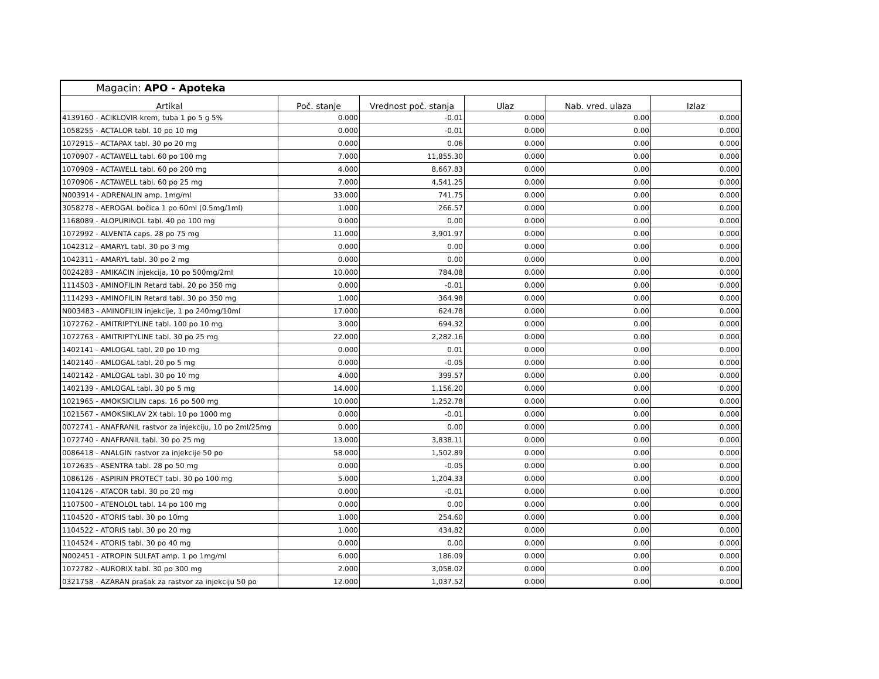Magacin: APO - Apoteka
| Artikal | Poč. stanje | Vrednost poč. stanja | Ulaz | Nab. vred. ulaza | Izlaz |
| --- | --- | --- | --- | --- | --- |
| 4139160 - ACIKLOVIR krem, tuba 1 po 5 g 5% | 0.000 | -0.01 | 0.000 | 0.00 | 0.000 |
| 1058255 - ACTALOR tabl. 10 po 10 mg | 0.000 | -0.01 | 0.000 | 0.00 | 0.000 |
| 1072915 - ACTAPAX tabl. 30 po 20 mg | 0.000 | 0.06 | 0.000 | 0.00 | 0.000 |
| 1070907 - ACTAWELL tabl. 60 po 100 mg | 7.000 | 11,855.30 | 0.000 | 0.00 | 0.000 |
| 1070909 - ACTAWELL tabl. 60 po 200 mg | 4.000 | 8,667.83 | 0.000 | 0.00 | 0.000 |
| 1070906 - ACTAWELL tabl. 60 po 25 mg | 7.000 | 4,541.25 | 0.000 | 0.00 | 0.000 |
| N003914 - ADRENALIN amp. 1mg/ml | 33.000 | 741.75 | 0.000 | 0.00 | 0.000 |
| 3058278 - AEROGAL bočica 1 po 60ml (0.5mg/1ml) | 1.000 | 266.57 | 0.000 | 0.00 | 0.000 |
| 1168089 - ALOPURINOL tabl. 40 po 100 mg | 0.000 | 0.00 | 0.000 | 0.00 | 0.000 |
| 1072992 - ALVENTA caps. 28 po 75 mg | 11.000 | 3,901.97 | 0.000 | 0.00 | 0.000 |
| 1042312 - AMARYL tabl. 30 po 3 mg | 0.000 | 0.00 | 0.000 | 0.00 | 0.000 |
| 1042311 - AMARYL tabl. 30 po 2 mg | 0.000 | 0.00 | 0.000 | 0.00 | 0.000 |
| 0024283 - AMIKACIN injekcija, 10 po 500mg/2ml | 10.000 | 784.08 | 0.000 | 0.00 | 0.000 |
| 1114503 - AMINOFILIN Retard tabl. 20 po 350 mg | 0.000 | -0.01 | 0.000 | 0.00 | 0.000 |
| 1114293 - AMINOFILIN Retard tabl. 30 po 350 mg | 1.000 | 364.98 | 0.000 | 0.00 | 0.000 |
| N003483 - AMINOFILIN injekcije, 1 po 240mg/10ml | 17.000 | 624.78 | 0.000 | 0.00 | 0.000 |
| 1072762 - AMITRIPTYLINE tabl. 100 po 10 mg | 3.000 | 694.32 | 0.000 | 0.00 | 0.000 |
| 1072763 - AMITRIPTYLINE tabl. 30 po 25 mg | 22.000 | 2,282.16 | 0.000 | 0.00 | 0.000 |
| 1402141 - AMLOGAL tabl. 20 po 10 mg | 0.000 | 0.01 | 0.000 | 0.00 | 0.000 |
| 1402140 - AMLOGAL tabl. 20 po 5 mg | 0.000 | -0.05 | 0.000 | 0.00 | 0.000 |
| 1402142 - AMLOGAL tabl. 30 po 10 mg | 4.000 | 399.57 | 0.000 | 0.00 | 0.000 |
| 1402139 - AMLOGAL tabl. 30 po 5 mg | 14.000 | 1,156.20 | 0.000 | 0.00 | 0.000 |
| 1021965 - AMOKSICILIN caps. 16 po 500 mg | 10.000 | 1,252.78 | 0.000 | 0.00 | 0.000 |
| 1021567 - AMOKSIKLAV 2X tabl. 10 po 1000 mg | 0.000 | -0.01 | 0.000 | 0.00 | 0.000 |
| 0072741 - ANAFRANIL rastvor za injekciju, 10 po 2ml/25mg | 0.000 | 0.00 | 0.000 | 0.00 | 0.000 |
| 1072740 - ANAFRANIL tabl. 30 po 25 mg | 13.000 | 3,838.11 | 0.000 | 0.00 | 0.000 |
| 0086418 - ANALGIN rastvor za injekcije 50 po | 58.000 | 1,502.89 | 0.000 | 0.00 | 0.000 |
| 1072635 - ASENTRA tabl. 28 po 50 mg | 0.000 | -0.05 | 0.000 | 0.00 | 0.000 |
| 1086126 - ASPIRIN PROTECT tabl. 30 po 100 mg | 5.000 | 1,204.33 | 0.000 | 0.00 | 0.000 |
| 1104126 - ATACOR tabl. 30 po 20 mg | 0.000 | -0.01 | 0.000 | 0.00 | 0.000 |
| 1107500 - ATENOLOL tabl. 14 po 100 mg | 0.000 | 0.00 | 0.000 | 0.00 | 0.000 |
| 1104520 - ATORIS tabl. 30 po 10mg | 1.000 | 254.60 | 0.000 | 0.00 | 0.000 |
| 1104522 - ATORIS tabl. 30 po 20 mg | 1.000 | 434.82 | 0.000 | 0.00 | 0.000 |
| 1104524 - ATORIS tabl. 30 po 40 mg | 0.000 | 0.00 | 0.000 | 0.00 | 0.000 |
| N002451 - ATROPIN SULFAT amp. 1 po 1mg/ml | 6.000 | 186.09 | 0.000 | 0.00 | 0.000 |
| 1072782 - AURORIX tabl. 30 po 300 mg | 2.000 | 3,058.02 | 0.000 | 0.00 | 0.000 |
| 0321758 - AZARAN prašak za rastvor za injekciju 50 po | 12.000 | 1,037.52 | 0.000 | 0.00 | 0.000 |